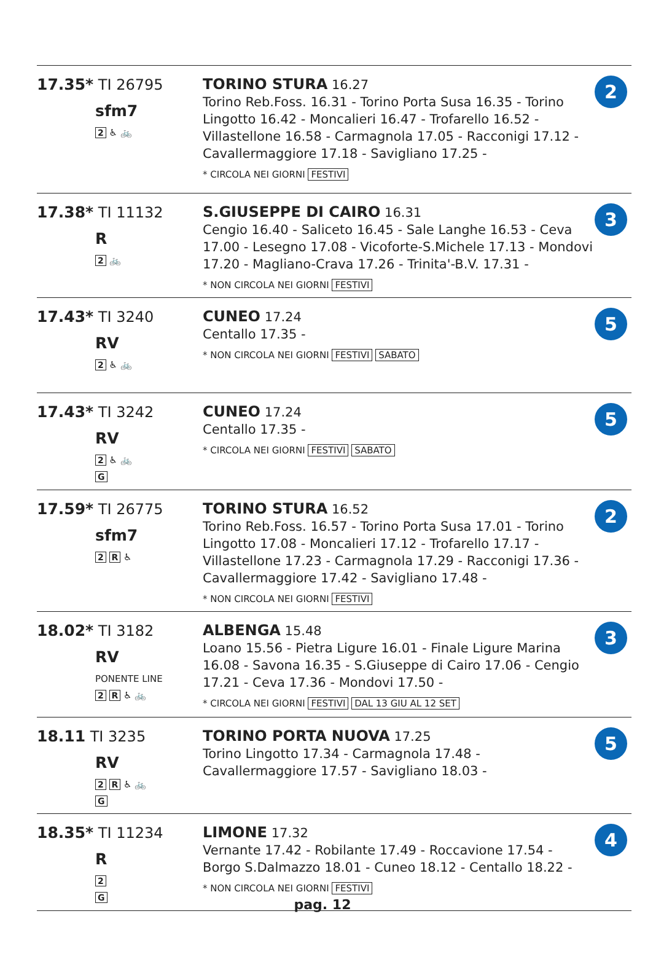| 17.35* TI 26795 sfm7 2 ♿ 🚲 | TORINO STURA 16.27 Torino Reb.Foss. 16.31 - Torino Porta Susa 16.35 - Torino Lingotto 16.42 - Moncalieri 16.47 - Trofarello 16.52 - Villastellone 16.58 - Carmagnola 17.05 - Racconigi 17.12 - Cavallermaggiore 17.18 - Savigliano 17.25 - * CIRCOLA NEI GIORNI FESTIVI | 2 |
| 17.38* TI 11132 R 2 🚲 | S.GIUSEPPE DI CAIRO 16.31 Cengio 16.40 - Saliceto 16.45 - Sale Langhe 16.53 - Ceva 17.00 - Lesegno 17.08 - Vicoforte-S.Michele 17.13 - Mondovi 17.20 - Magliano-Crava 17.26 - Trinita'-B.V. 17.31 - * NON CIRCOLA NEI GIORNI FESTIVI | 3 |
| 17.43* TI 3240 RV 2 ♿ 🚲 | CUNEO 17.24 Centallo 17.35 - * NON CIRCOLA NEI GIORNI FESTIVI SABATO | 5 |
| 17.43* TI 3242 RV 2 ♿ 🚲 G | CUNEO 17.24 Centallo 17.35 - * CIRCOLA NEI GIORNI FESTIVI SABATO | 5 |
| 17.59* TI 26775 sfm7 2 R ♿ | TORINO STURA 16.52 Torino Reb.Foss. 16.57 - Torino Porta Susa 17.01 - Torino Lingotto 17.08 - Moncalieri 17.12 - Trofarello 17.17 - Villastellone 17.23 - Carmagnola 17.29 - Racconigi 17.36 - Cavallermaggiore 17.42 - Savigliano 17.48 - * NON CIRCOLA NEI GIORNI FESTIVI | 2 |
| 18.02* TI 3182 RV PONENTE LINE 2 R ♿ 🚲 | ALBENGA 15.48 Loano 15.56 - Pietra Ligure 16.01 - Finale Ligure Marina 16.08 - Savona 16.35 - S.Giuseppe di Cairo 17.06 - Cengio 17.21 - Ceva 17.36 - Mondovi 17.50 - * CIRCOLA NEI GIORNI FESTIVI DAL 13 GIU AL 12 SET | 3 |
| 18.11 TI 3235 RV 2 R ♿ 🚲 G | TORINO PORTA NUOVA 17.25 Torino Lingotto 17.34 - Carmagnola 17.48 - Cavallermaggiore 17.57 - Savigliano 18.03 - | 5 |
| 18.35* TI 11234 R 2 G | LIMONE 17.32 Vernante 17.42 - Robilante 17.49 - Roccavione 17.54 - Borgo S.Dalmazzo 18.01 - Cuneo 18.12 - Centallo 18.22 - * NON CIRCOLA NEI GIORNI FESTIVI | 4 |
pag. 12